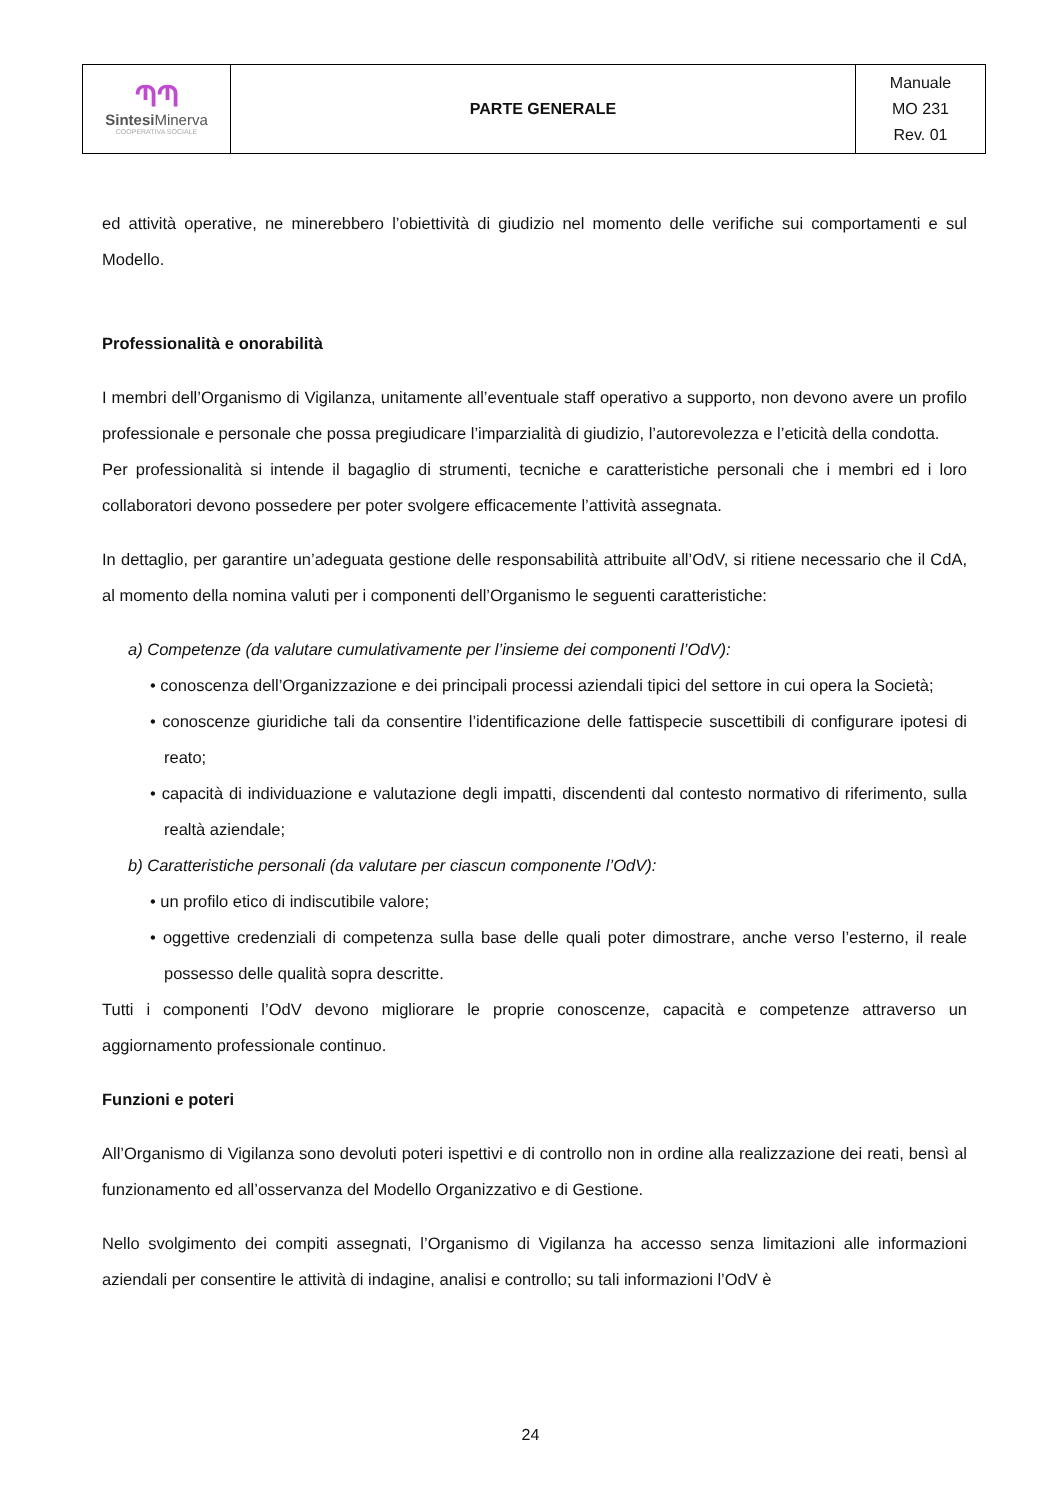| ՊՊ Sintesi Minerva COOPERATIVA SOCIALE | PARTE GENERALE | Manuale MO 231 Rev. 01 |
ed attività operative, ne minerebbero l’obiettività di giudizio nel momento delle verifiche sui comportamenti e sul Modello.
Professionalità e onorabilità
I membri dell’Organismo di Vigilanza, unitamente all’eventuale staff operativo a supporto, non devono avere un profilo professionale e personale che possa pregiudicare l’imparzialità di giudizio, l’autorevolezza e l’eticità della condotta.
Per professionalità si intende il bagaglio di strumenti, tecniche e caratteristiche personali che i membri ed i loro collaboratori devono possedere per poter svolgere efficacemente l’attività assegnata.
In dettaglio, per garantire un’adeguata gestione delle responsabilità attribuite all’OdV, si ritiene necessario che il CdA, al momento della nomina valuti per i componenti dell’Organismo le seguenti caratteristiche:
a) Competenze (da valutare cumulativamente per l’insieme dei componenti l’OdV):
• conoscenza dell’Organizzazione e dei principali processi aziendali tipici del settore in cui opera la Società;
• conoscenze giuridiche tali da consentire l’identificazione delle fattispecie suscettibili di configurare ipotesi di reato;
• capacità di individuazione e valutazione degli impatti, discendenti dal contesto normativo di riferimento, sulla realtà aziendale;
b) Caratteristiche personali (da valutare per ciascun componente l’OdV):
• un profilo etico di indiscutibile valore;
• oggettive credenziali di competenza sulla base delle quali poter dimostrare, anche verso l’esterno, il reale possesso delle qualità sopra descritte.
Tutti i componenti l’OdV devono migliorare le proprie conoscenze, capacità e competenze attraverso un aggiornamento professionale continuo.
Funzioni e poteri
All’Organismo di Vigilanza sono devoluti poteri ispettivi e di controllo non in ordine alla realizzazione dei reati, bensì al funzionamento ed all’osservanza del Modello Organizzativo e di Gestione.
Nello svolgimento dei compiti assegnati, l’Organismo di Vigilanza ha accesso senza limitazioni alle informazioni aziendali per consentire le attività di indagine, analisi e controllo; su tali informazioni l’OdV è
24